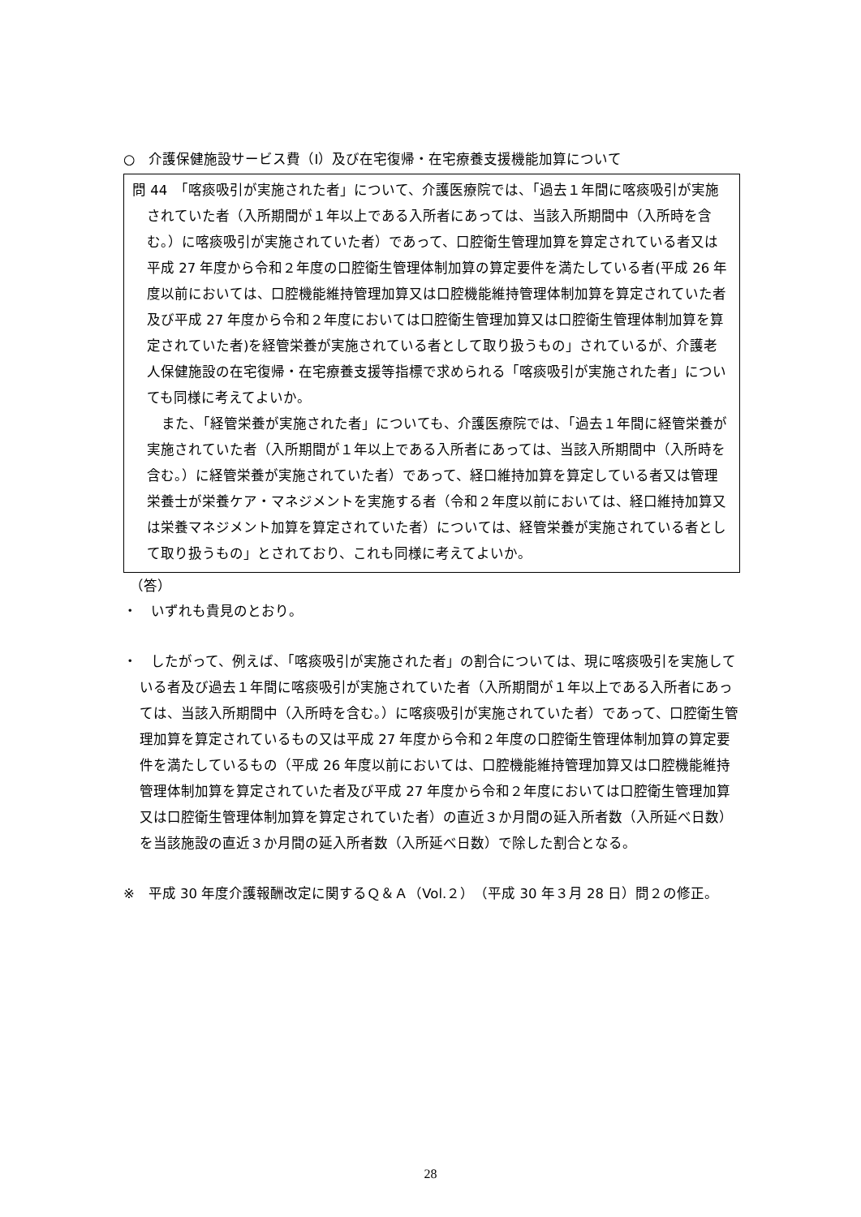○　介護保健施設サービス費（Ⅰ）及び在宅復帰・在宅療養支援機能加算について
問 44　「喀痰吸引が実施された者」について、介護医療院では、「過去１年間に喀痰吸引が実施されていた者（入所期間が１年以上である入所者にあっては、当該入所期間中（入所時を含む。）に喀痰吸引が実施されていた者）であって、口腔衛生管理加算を算定されている者又は平成 27 年度から令和２年度の口腔衛生管理体制加算の算定要件を満たしている者(平成 26 年度以前においては、口腔機能維持管理加算又は口腔機能維持管理体制加算を算定されていた者及び平成 27 年度から令和２年度においては口腔衛生管理加算又は口腔衛生管理体制加算を算定されていた者)を経管栄養が実施されている者として取り扱うもの」されているが、介護老人保健施設の在宅復帰・在宅療養支援等指標で求められる「喀痰吸引が実施された者」についても同様に考えてよいか。
また、「経管栄養が実施された者」についても、介護医療院では、「過去１年間に経管栄養が実施されていた者（入所期間が１年以上である入所者にあっては、当該入所期間中（入所時を含む。）に経管栄養が実施されていた者）であって、経口維持加算を算定している者又は管理栄養士が栄養ケア・マネジメントを実施する者（令和２年度以前においては、経口維持加算又は栄養マネジメント加算を算定されていた者）については、経管栄養が実施されている者として取り扱うもの」とされており、これも同様に考えてよいか。
（答）
・　いずれも貴見のとおり。
・　したがって、例えば、「喀痰吸引が実施された者」の割合については、現に喀痰吸引を実施している者及び過去１年間に喀痰吸引が実施されていた者（入所期間が１年以上である入所者にあっては、当該入所期間中（入所時を含む。）に喀痰吸引が実施されていた者）であって、口腔衛生管理加算を算定されているもの又は平成 27 年度から令和２年度の口腔衛生管理体制加算の算定要件を満たしているもの（平成 26 年度以前においては、口腔機能維持管理加算又は口腔機能維持管理体制加算を算定されていた者及び平成 27 年度から令和２年度においては口腔衛生管理加算又は口腔衛生管理体制加算を算定されていた者）の直近３か月間の延入所者数（入所延べ日数）を当該施設の直近３か月間の延入所者数（入所延べ日数）で除した割合となる。
※　平成 30 年度介護報酬改定に関するＱ＆Ａ（Vol.２）（平成 30 年３月 28 日）問２の修正。
28